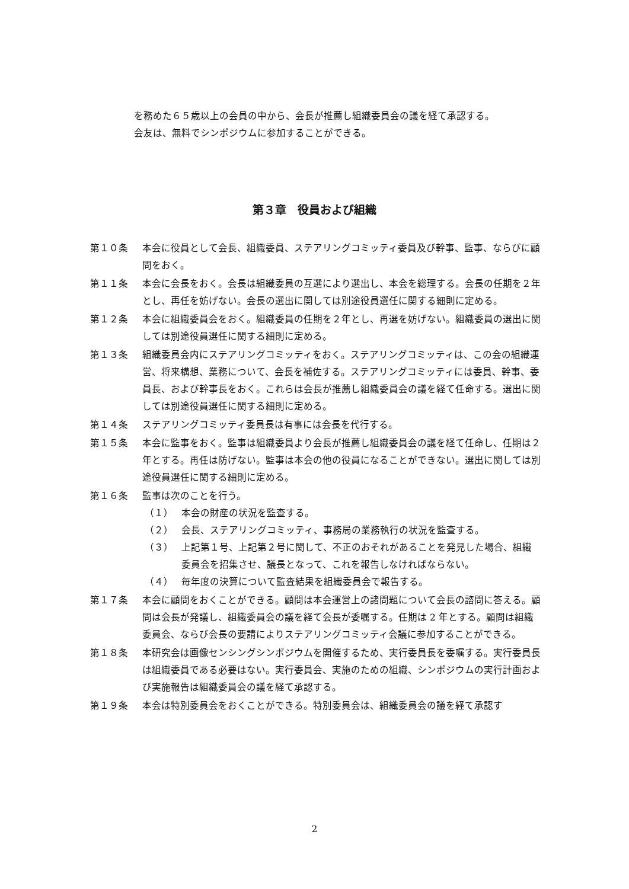を務めた６５歳以上の会員の中から、会長が推薦し組織委員会の議を経て承認する。
会友は、無料でシンポジウムに参加することができる。
第３章　役員および組織
第１０条 本会に役員として会長、組織委員、ステアリングコミッティ委員及び幹事、監事、ならびに顧問をおく。
第１１条 本会に会長をおく。会長は組織委員の互選により選出し、本会を総理する。会長の任期を２年とし、再任を妨げない。会長の選出に関しては別途役員選任に関する細則に定める。
第１２条 本会に組織委員会をおく。組織委員の任期を２年とし、再選を妨げない。組織委員の選出に関しては別途役員選任に関する細則に定める。
第１３条 組織委員会内にステアリングコミッティをおく。ステアリングコミッティは、この会の組織運営、将来構想、業務について、会長を補佐する。ステアリングコミッティには委員、幹事、委員長、および幹事長をおく。これらは会長が推薦し組織委員会の議を経て任命する。選出に関しては別途役員選任に関する細則に定める。
第１４条 ステアリングコミッティ委員長は有事には会長を代行する。
第１５条 本会に監事をおく。監事は組織委員より会長が推薦し組織委員会の議を経て任命し、任期は２年とする。再任は防げない。監事は本会の他の役員になることができない。選出に関しては別途役員選任に関する細則に定める。
第１６条 監事は次のことを行う。
（１） 本会の財産の状況を監査する。
（２） 会長、ステアリングコミッティ、事務局の業務執行の状況を監査する。
（３） 上記第１号、上記第２号に関して、不正のおそれがあることを発見した場合、組織委員会を招集させ、議長となって、これを報告しなければならない。
（４） 毎年度の決算について監査結果を組織委員会で報告する。
第１７条 本会に顧問をおくことができる。顧問は本会運営上の諸問題について会長の諮問に答える。顧問は会長が発議し、組織委員会の議を経て会長が委嘱する。任期は 2 年とする。顧問は組織委員会、ならび会長の要請によりステアリングコミッティ会議に参加することができる。
第１８条 本研究会は画像センシングシンポジウムを開催するため、実行委員長を委嘱する。実行委員長は組織委員である必要はない。実行委員会、実施のための組織、シンポジウムの実行計画および実施報告は組織委員会の議を経て承認する。
第１９条 本会は特別委員会をおくことができる。特別委員会は、組織委員会の議を経て承認す
2